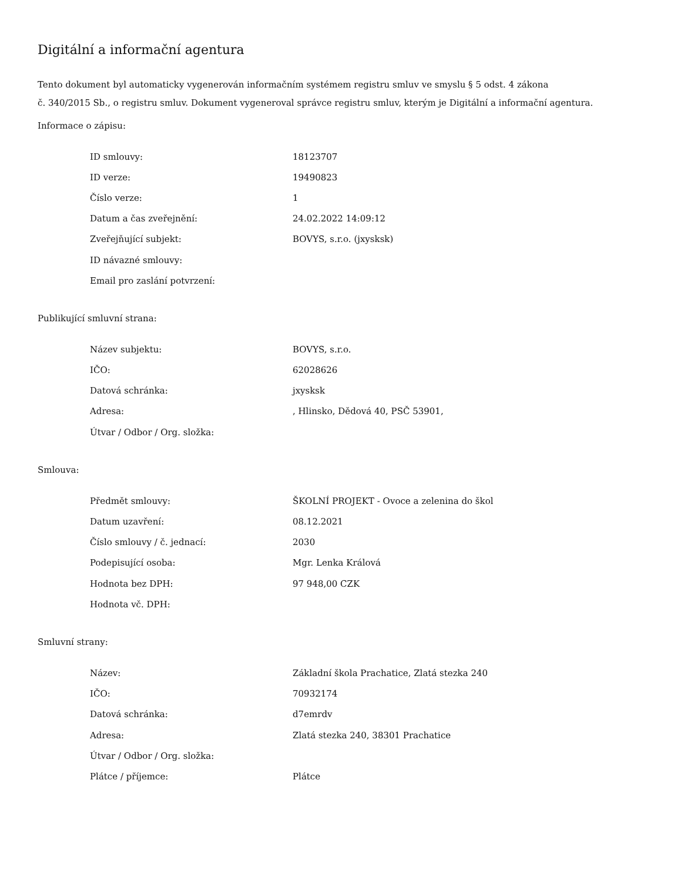Digitální a informační agentura
Tento dokument byl automaticky vygenerován informačním systémem registru smluv ve smyslu § 5 odst. 4 zákona
č. 340/2015 Sb., o registru smluv. Dokument vygeneroval správce registru smluv, kterým je Digitální a informační agentura.
Informace o zápisu:
| ID smlouvy: | 18123707 |
| ID verze: | 19490823 |
| Číslo verze: | 1 |
| Datum a čas zveřejnění: | 24.02.2022 14:09:12 |
| Zveřejňující subjekt: | BOVYS, s.r.o. (jxysksk) |
| ID návazné smlouvy: | |
| Email pro zaslání potvrzení: | |
Publikující smluvní strana:
| Název subjektu: | BOVYS, s.r.o. |
| IČO: | 62028626 |
| Datová schránka: | jxysksk |
| Adresa: | , Hlinsko, Dědová 40, PSČ 53901, |
| Útvar / Odbor / Org. složka: | |
Smlouva:
| Předmět smlouvy: | ŠKOLNÍ PROJEKT - Ovoce a zelenina do škol |
| Datum uzavření: | 08.12.2021 |
| Číslo smlouvy / č. jednací: | 2030 |
| Podepisující osoba: | Mgr. Lenka Králová |
| Hodnota bez DPH: | 97 948,00 CZK |
| Hodnota vč. DPH: | |
Smluvní strany:
| Název: | Základní škola Prachatice, Zlatá stezka 240 |
| IČO: | 70932174 |
| Datová schránka: | d7emrdv |
| Adresa: | Zlatá stezka 240, 38301 Prachatice |
| Útvar / Odbor / Org. složka: | |
| Plátce / příjemce: | Plátce |